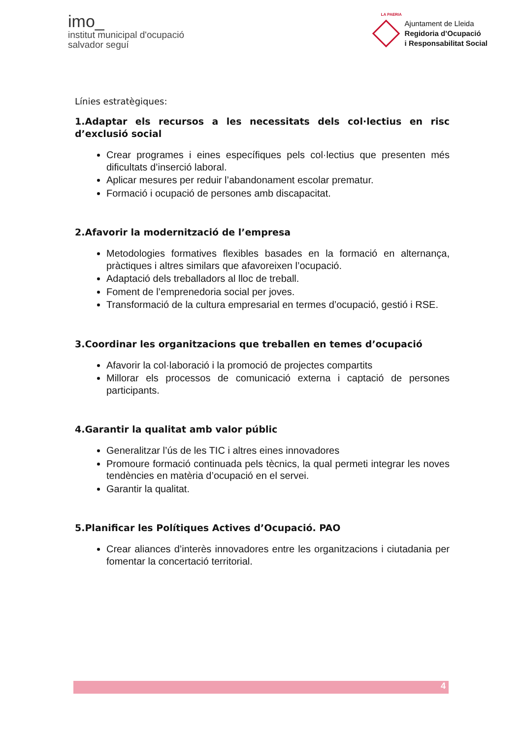imo_
institut municipal d'ocupació
salvador seguí
LA PAERIA
Ajuntament de Lleida
Regidoria d’Ocupació
i Responsabilitat Social
Línies estratègiques:
1.Adaptar els recursos a les necessitats dels col·lectius en risc d’exclusió social
Crear programes i eines específiques pels col·lectius que presenten més dificultats d’inserció laboral.
Aplicar mesures per reduir l’abandonament escolar prematur.
Formació i ocupació de persones amb discapacitat.
2.Afavorir la modernització de l’empresa
Metodologies formatives flexibles basades en la formació en alternança, pràctiques i altres similars que afavoreixen l’ocupació.
Adaptació dels treballadors al lloc de treball.
Foment de l’emprenedoria social per joves.
Transformació de la cultura empresarial en termes d’ocupació, gestió i RSE.
3.Coordinar les organitzacions que treballen en temes d’ocupació
Afavorir la col·laboració i la promoció de projectes compartits
Millorar els processos de comunicació externa i captació de persones participants.
4.Garantir la qualitat amb valor públic
Generalitzar l’ús de les TIC i altres eines innovadores
Promoure formació continuada pels tècnics, la qual permeti integrar les noves tendències en matèria d’ocupació en el servei.
Garantir la qualitat.
5.Planificar les Polítiques Actives d’Ocupació. PAO
Crear aliances d’interès innovadores entre les organitzacions i ciutadania per fomentar la concertació territorial.
4